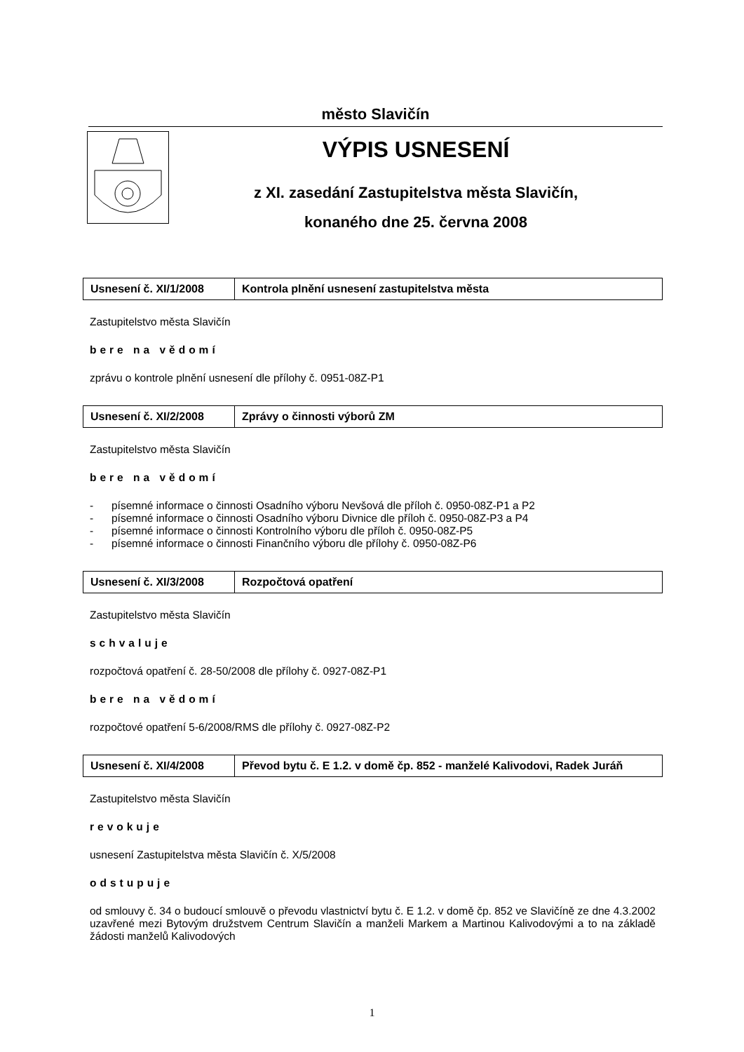město Slavičín
VÝPIS USNESENÍ
z XI. zasedání Zastupitelstva města Slavičín,
konaného dne 25. června 2008
| Usnesení č. XI/1/2008 | Kontrola plnění usnesení zastupitelstva města |
Zastupitelstvo města Slavičín
bere na vědomí
zprávu o kontrole plnění usnesení dle přílohy č. 0951-08Z-P1
| Usnesení č. XI/2/2008 | Zprávy o činnosti výborů ZM |
Zastupitelstvo města Slavičín
bere na vědomí
- písemné informace o činnosti Osadního výboru Nevšová dle příloh č. 0950-08Z-P1 a P2
- písemné informace o činnosti Osadního výboru Divnice dle příloh č. 0950-08Z-P3 a P4
- písemné informace o činnosti Kontrolního výboru dle příloh č. 0950-08Z-P5
- písemné informace o činnosti Finančního výboru dle přílohy č. 0950-08Z-P6
| Usnesení č. XI/3/2008 | Rozpočtová opatření |
Zastupitelstvo města Slavičín
schvaluje
rozpočtová opatření č. 28-50/2008 dle přílohy č. 0927-08Z-P1
bere na vědomí
rozpočtové opatření 5-6/2008/RMS dle přílohy č. 0927-08Z-P2
| Usnesení č. XI/4/2008 | Převod bytu č. E 1.2. v domě čp. 852 - manželé Kalivodovi, Radek Juráň |
Zastupitelstvo města Slavičín
revokuje
usnesení Zastupitelstva města Slavičín č. X/5/2008
odstupuje
od smlouvy č. 34 o budoucí smlouvě o převodu vlastnictví bytu č. E 1.2. v domě čp. 852 ve Slavičíně ze dne 4.3.2002 uzavřené mezi Bytovým družstvem Centrum Slavičín a manželi Markem a Martinou Kalivodovými a to na základě žádosti manželů Kalivodových
1